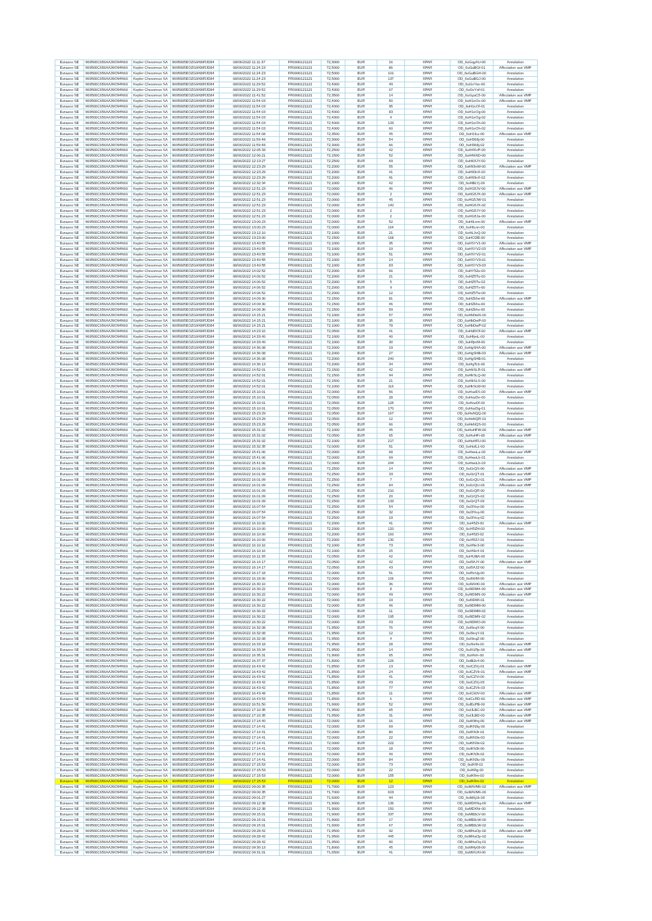| Eurazeo SE | 969500C656AA39O94N60 | Kepler Cheuvreux SA | 9695005EOZG9X8IRJD84 | 08/06/2022 11:11:37 | FR0000121121 | 72,3000 | EUR | 16 | XPAR | OD_6uGqyAU-00 | Annulation |
| Eurazeo SE | 969500C656AA39O94N60 | Kepler Cheuvreux SA | 9695005EOZG9X8IRJD84 | 08/06/2022 11:24:23 | FR0000121121 | 72,5000 | EUR | 86 | XPAR | OD_6uGuBGI-01 | Affectation aux VMP |
| Eurazeo SE | 969500C656AA39O94N60 | Kepler Cheuvreux SA | 9695005EOZG9X8IRJD84 | 08/06/2022 11:24:23 | FR0000121121 | 72,5000 | EUR | 101 | XPAR | OD_6uGuBGH-00 | Annulation |
| Eurazeo SE | 969500C656AA39O94N60 | Kepler Cheuvreux SA | 9695005EOZG9X8IRJD84 | 08/06/2022 11:24:23 | FR0000121121 | 72,5000 | EUR | 137 | XPAR | OD_6uGuBGJ-00 | Annulation |
| Eurazeo SE | 969500C656AA39O94N60 | Kepler Cheuvreux SA | 9695005EOZG9X8IRJD84 | 08/06/2022 11:29:52 | FR0000121121 | 72,4000 | EUR | 49 | XPAR | OD_6uGvYse-00 | Annulation |
| Eurazeo SE | 969500C656AA39O94N60 | Kepler Cheuvreux SA | 9695005EOZG9X8IRJD84 | 08/06/2022 11:29:52 | FR0000121121 | 72,4000 | EUR | 67 | XPAR | OD_6uGvYsf-01 | Annulation |
| Eurazeo SE | 969500C656AA39O94N60 | Kepler Cheuvreux SA | 9695005EOZG9X8IRJD84 | 08/06/2022 11:41:52 | FR0000121121 | 72,3500 | EUR | 14 | XPAR | OD_6uGyaC5-00 | Affectation aux VMP |
| Eurazeo SE | 969500C656AA39O94N60 | Kepler Cheuvreux SA | 9695005EOZG9X8IRJD84 | 08/06/2022 11:54:03 | FR0000121121 | 72,4000 | EUR | 50 | XPAR | OD_6uH1eOe-00 | Affectation aux VMP |
| Eurazeo SE | 969500C656AA39O94N60 | Kepler Cheuvreux SA | 9695005EOZG9X8IRJD84 | 08/06/2022 11:54:03 | FR0000121121 | 72,4000 | EUR | 95 | XPAR | OD_6uH1eOf-01 | Annulation |
| Eurazeo SE | 969500C656AA39O94N60 | Kepler Cheuvreux SA | 9695005EOZG9X8IRJD84 | 08/06/2022 11:54:03 | FR0000121121 | 72,4000 | EUR | 83 | XPAR | OD_6uH1eOg-00 | Annulation |
| Eurazeo SE | 969500C656AA39O94N60 | Kepler Cheuvreux SA | 9695005EOZG9X8IRJD84 | 08/06/2022 11:54:03 | FR0000121121 | 72,4000 | EUR | 4 | XPAR | OD_6uH1eOg-02 | Annulation |
| Eurazeo SE | 969500C656AA39O94N60 | Kepler Cheuvreux SA | 9695005EOZG9X8IRJD84 | 08/06/2022 11:54:03 | FR0000121121 | 72,4000 | EUR | 133 | XPAR | OD_6uH1eOh-00 | Annulation |
| Eurazeo SE | 969500C656AA39O94N60 | Kepler Cheuvreux SA | 9695005EOZG9X8IRJD84 | 08/06/2022 11:54:03 | FR0000121121 | 72,4000 | EUR | 60 | XPAR | OD_6uH1eOh-02 | Annulation |
| Eurazeo SE | 969500C656AA39O94N60 | Kepler Cheuvreux SA | 9695005EOZG9X8IRJD84 | 08/06/2022 11:54:08 | FR0000121121 | 72,3500 | EUR | 45 | XPAR | OD_6uH1fcz-00 | Affectation aux VMP |
| Eurazeo SE | 969500C656AA39O94N60 | Kepler Cheuvreux SA | 9695005EOZG9X8IRJD84 | 08/06/2022 11:59:48 | FR0000121121 | 72,3000 | EUR | 54 | XPAR | OD_6uH368j-00 | Annulation |
| Eurazeo SE | 969500C656AA39O94N60 | Kepler Cheuvreux SA | 9695005EOZG9X8IRJD84 | 08/06/2022 11:59:48 | FR0000121121 | 72,3000 | EUR | 66 | XPAR | OD_6uH368j-02 | Annulation |
| Eurazeo SE | 969500C656AA39O94N60 | Kepler Cheuvreux SA | 9695005EOZG9X8IRJD84 | 08/06/2022 12:05:33 | FR0000121121 | 72,2500 | EUR | 42 | XPAR | OD_6uH4XvP-00 | Annulation |
| Eurazeo SE | 969500C656AA39O94N60 | Kepler Cheuvreux SA | 9695005EOZG9X8IRJD84 | 08/06/2022 12:06:21 | FR0000121121 | 72,1500 | EUR | 52 | XPAR | OD_6uH4kND-00 | Annulation |
| Eurazeo SE | 969500C656AA39O94N60 | Kepler Cheuvreux SA | 9695005EOZG9X8IRJD84 | 08/06/2022 12:13:27 | FR0000121121 | 72,2500 | EUR | 69 | XPAR | OD_6uH6XJY-00 | Annulation |
| Eurazeo SE | 969500C656AA39O94N60 | Kepler Cheuvreux SA | 9695005EOZG9X8IRJD84 | 08/06/2022 12:23:29 | FR0000121121 | 72,2000 | EUR | 55 | XPAR | OD_6uH93nW-00 | Affectation aux VMP |
| Eurazeo SE | 969500C656AA39O94N60 | Kepler Cheuvreux SA | 9695005EOZG9X8IRJD84 | 08/06/2022 12:23:29 | FR0000121121 | 72,2000 | EUR | 41 | XPAR | OD_6uH93nX-00 | Annulation |
| Eurazeo SE | 969500C656AA39O94N60 | Kepler Cheuvreux SA | 9695005EOZG9X8IRJD84 | 08/06/2022 12:23:29 | FR0000121121 | 72,2000 | EUR | 91 | XPAR | OD_6uH93nX-02 | Annulation |
| Eurazeo SE | 969500C656AA39O94N60 | Kepler Cheuvreux SA | 9695005EOZG9X8IRJD84 | 08/06/2022 12:32:34 | FR0000121121 | 72,1000 | EUR | 42 | XPAR | OD_6uHBLYj-00 | Annulation |
| Eurazeo SE | 969500C656AA39O94N60 | Kepler Cheuvreux SA | 9695005EOZG9X8IRJD84 | 08/06/2022 12:51:23 | FR0000121121 | 72,0000 | EUR | 46 | XPAR | OD_6uHG5JV-00 | Affectation aux VMP |
| Eurazeo SE | 969500C656AA39O94N60 | Kepler Cheuvreux SA | 9695005EOZG9X8IRJD84 | 08/06/2022 12:51:23 | FR0000121121 | 72,0000 | EUR | 2 | XPAR | OD_6uHG5JX-00 | Affectation aux VMP |
| Eurazeo SE | 969500C656AA39O94N60 | Kepler Cheuvreux SA | 9695005EOZG9X8IRJD84 | 08/06/2022 12:51:23 | FR0000121121 | 72,0000 | EUR | 45 | XPAR | OD_6uHG5JW-01 | Annulation |
| Eurazeo SE | 969500C656AA39O94N60 | Kepler Cheuvreux SA | 9695005EOZG9X8IRJD84 | 08/06/2022 12:51:23 | FR0000121121 | 72,0000 | EUR | 140 | XPAR | OD_6uHG5JX-02 | Annulation |
| Eurazeo SE | 969500C656AA39O94N60 | Kepler Cheuvreux SA | 9695005EOZG9X8IRJD84 | 08/06/2022 12:51:23 | FR0000121121 | 72,0000 | EUR | 2 | XPAR | OD_6uHG5JY-00 | Annulation |
| Eurazeo SE | 969500C656AA39O94N60 | Kepler Cheuvreux SA | 9695005EOZG9X8IRJD84 | 08/06/2022 12:51:23 | FR0000121121 | 72,0000 | EUR | 2 | XPAR | OD_6uHG5Ja-00 | Annulation |
| Eurazeo SE | 969500C656AA39O94N60 | Kepler Cheuvreux SA | 9695005EOZG9X8IRJD84 | 08/06/2022 13:00:23 | FR0000121121 | 72,0000 | EUR | 52 | XPAR | OD_6uHILnm-00 | Affectation aux VMP |
| Eurazeo SE | 969500C656AA39O94N60 | Kepler Cheuvreux SA | 9695005EOZG9X8IRJD84 | 08/06/2022 13:00:23 | FR0000121121 | 72,0000 | EUR | 164 | XPAR | OD_6uHILnn-00 | Annulation |
| Eurazeo SE | 969500C656AA39O94N60 | Kepler Cheuvreux SA | 9695005EOZG9X8IRJD84 | 08/06/2022 13:12:10 | FR0000121121 | 72,1000 | EUR | 21 | XPAR | OD_6uHLJeQ-00 | Annulation |
| Eurazeo SE | 969500C656AA39O94N60 | Kepler Cheuvreux SA | 9695005EOZG9X8IRJD84 | 08/06/2022 13:23:00 | FR0000121121 | 72,1500 | EUR | 168 | XPAR | OD_6uHO2lE-00 | Annulation |
| Eurazeo SE | 969500C656AA39O94N60 | Kepler Cheuvreux SA | 9695005EOZG9X8IRJD84 | 08/06/2022 13:40:55 | FR0000121121 | 72,1000 | EUR | 35 | XPAR | OD_6uHSYV1-00 | Affectation aux VMP |
| Eurazeo SE | 969500C656AA39O94N60 | Kepler Cheuvreux SA | 9695005EOZG9X8IRJD84 | 08/06/2022 13:40:55 | FR0000121121 | 72,1000 | EUR | 19 | XPAR | OD_6uHSYV2-03 | Affectation aux VMP |
| Eurazeo SE | 969500C656AA39O94N60 | Kepler Cheuvreux SA | 9695005EOZG9X8IRJD84 | 08/06/2022 13:40:55 | FR0000121121 | 72,1000 | EUR | 51 | XPAR | OD_6uHSYV2-01 | Annulation |
| Eurazeo SE | 969500C656AA39O94N60 | Kepler Cheuvreux SA | 9695005EOZG9X8IRJD84 | 08/06/2022 13:40:55 | FR0000121121 | 72,1000 | EUR | 14 | XPAR | OD_6uHSYV3-01 | Annulation |
| Eurazeo SE | 969500C656AA39O94N60 | Kepler Cheuvreux SA | 9695005EOZG9X8IRJD84 | 08/06/2022 13:40:55 | FR0000121121 | 72,1000 | EUR | 83 | XPAR | OD_6uHSYV3-03 | Annulation |
| Eurazeo SE | 969500C656AA39O94N60 | Kepler Cheuvreux SA | 9695005EOZG9X8IRJD84 | 08/06/2022 14:02:52 | FR0000121121 | 72,2000 | EUR | 66 | XPAR | OD_6uHY52o-00 | Annulation |
| Eurazeo SE | 969500C656AA39O94N60 | Kepler Cheuvreux SA | 9695005EOZG9X8IRJD84 | 08/06/2022 14:06:52 | FR0000121121 | 72,2000 | EUR | 21 | XPAR | OD_6uHZ5Tu-00 | Annulation |
| Eurazeo SE | 969500C656AA39O94N60 | Kepler Cheuvreux SA | 9695005EOZG9X8IRJD84 | 08/06/2022 14:06:52 | FR0000121121 | 72,2000 | EUR | 5 | XPAR | OD_6uHZ5Tu-02 | Annulation |
| Eurazeo SE | 969500C656AA39O94N60 | Kepler Cheuvreux SA | 9695005EOZG9X8IRJD84 | 08/06/2022 14:06:52 | FR0000121121 | 72,2000 | EUR | 9 | XPAR | OD_6uHZ5Tv-00 | Annulation |
| Eurazeo SE | 969500C656AA39O94N60 | Kepler Cheuvreux SA | 9695005EOZG9X8IRJD84 | 08/06/2022 14:06:52 | FR0000121121 | 72,2000 | EUR | 12 | XPAR | OD_6uHZ5Tw-00 | Annulation |
| Eurazeo SE | 969500C656AA39O94N60 | Kepler Cheuvreux SA | 9695005EOZG9X8IRJD84 | 08/06/2022 14:09:30 | FR0000121121 | 72,1500 | EUR | 81 | XPAR | OD_6uHZkhs-00 | Affectation aux VMP |
| Eurazeo SE | 969500C656AA39O94N60 | Kepler Cheuvreux SA | 9695005EOZG9X8IRJD84 | 08/06/2022 14:09:30 | FR0000121121 | 72,1500 | EUR | 46 | XPAR | OD_6uHZkhu-00 | Annulation |
| Eurazeo SE | 969500C656AA39O94N60 | Kepler Cheuvreux SA | 9695005EOZG9X8IRJD84 | 08/06/2022 14:09:30 | FR0000121121 | 72,1500 | EUR | 59 | XPAR | OD_6uHZkhv-00 | Annulation |
| Eurazeo SE | 969500C656AA39O94N60 | Kepler Cheuvreux SA | 9695005EOZG9X8IRJD84 | 08/06/2022 14:15:21 | FR0000121121 | 72,1000 | EUR | 57 | XPAR | OD_6uHbDwN-00 | Annulation |
| Eurazeo SE | 969500C656AA39O94N60 | Kepler Cheuvreux SA | 9695005EOZG9X8IRJD84 | 08/06/2022 14:15:21 | FR0000121121 | 72,1000 | EUR | 35 | XPAR | OD_6uHbDwP-00 | Annulation |
| Eurazeo SE | 969500C656AA39O94N60 | Kepler Cheuvreux SA | 9695005EOZG9X8IRJD84 | 08/06/2022 14:15:21 | FR0000121121 | 72,1000 | EUR | 78 | XPAR | OD_6uHbDwP-02 | Annulation |
| Eurazeo SE | 969500C656AA39O94N60 | Kepler Cheuvreux SA | 9695005EOZG9X8IRJD84 | 08/06/2022 14:23:16 | FR0000121121 | 72,0500 | EUR | 41 | XPAR | OD_6uHdDOf-00 | Affectation aux VMP |
| Eurazeo SE | 969500C656AA39O94N60 | Kepler Cheuvreux SA | 9695005EOZG9X8IRJD84 | 08/06/2022 14:33:40 | FR0000121121 | 72,1000 | EUR | 40 | XPAR | OD_6uHfpnL-00 | Annulation |
| Eurazeo SE | 969500C656AA39O94N60 | Kepler Cheuvreux SA | 9695005EOZG9X8IRJD84 | 08/06/2022 14:33:40 | FR0000121121 | 72,1000 | EUR | 30 | XPAR | OD_6uHfpnM-00 | Annulation |
| Eurazeo SE | 969500C656AA39O94N60 | Kepler Cheuvreux SA | 9695005EOZG9X8IRJD84 | 08/06/2022 14:36:08 | FR0000121121 | 72,2000 | EUR | 19 | XPAR | OD_6uHgSHA-00 | Affectation aux VMP |
| Eurazeo SE | 969500C656AA39O94N60 | Kepler Cheuvreux SA | 9695005EOZG9X8IRJD84 | 08/06/2022 14:36:08 | FR0000121121 | 72,2000 | EUR | 27 | XPAR | OD_6uHgSHB-03 | Affectation aux VMP |
| Eurazeo SE | 969500C656AA39O94N60 | Kepler Cheuvreux SA | 9695005EOZG9X8IRJD84 | 08/06/2022 14:36:08 | FR0000121121 | 72,2000 | EUR | 240 | XPAR | OD_6uHgSHB-01 | Annulation |
| Eurazeo SE | 969500C656AA39O94N60 | Kepler Cheuvreux SA | 9695005EOZG9X8IRJD84 | 08/06/2022 14:36:13 | FR0000121121 | 72,2000 | EUR | 34 | XPAR | OD_6uHgTc6-00 | Annulation |
| Eurazeo SE | 969500C656AA39O94N60 | Kepler Cheuvreux SA | 9695005EOZG9X8IRJD84 | 08/06/2022 14:52:01 | FR0000121121 | 72,1500 | EUR | 42 | XPAR | OD_6uHkSLR-01 | Affectation aux VMP |
| Eurazeo SE | 969500C656AA39O94N60 | Kepler Cheuvreux SA | 9695005EOZG9X8IRJD84 | 08/06/2022 14:52:01 | FR0000121121 | 72,1500 | EUR | 94 | XPAR | OD_6uHkSLQ-00 | Annulation |
| Eurazeo SE | 969500C656AA39O94N60 | Kepler Cheuvreux SA | 9695005EOZG9X8IRJD84 | 08/06/2022 14:52:01 | FR0000121121 | 72,1500 | EUR | 21 | XPAR | OD_6uHkSLS-00 | Annulation |
| Eurazeo SE | 969500C656AA39O94N60 | Kepler Cheuvreux SA | 9695005EOZG9X8IRJD84 | 08/06/2022 14:52:01 | FR0000121121 | 72,1000 | EUR | 116 | XPAR | OD_6uHkSLW-00 | Annulation |
| Eurazeo SE | 969500C656AA39O94N60 | Kepler Cheuvreux SA | 9695005EOZG9X8IRJD84 | 08/06/2022 15:10:01 | FR0000121121 | 72,0000 | EUR | 56 | XPAR | OD_6uHozES-00 | Affectation aux VMP |
| Eurazeo SE | 969500C656AA39O94N60 | Kepler Cheuvreux SA | 9695005EOZG9X8IRJD84 | 08/06/2022 15:10:01 | FR0000121121 | 72,0500 | EUR | 28 | XPAR | OD_6uHozDe-00 | Annulation |
| Eurazeo SE | 969500C656AA39O94N60 | Kepler Cheuvreux SA | 9695005EOZG9X8IRJD84 | 08/06/2022 15:10:01 | FR0000121121 | 72,0500 | EUR | 125 | XPAR | OD_6uHozDf-00 | Annulation |
| Eurazeo SE | 969500C656AA39O94N60 | Kepler Cheuvreux SA | 9695005EOZG9X8IRJD84 | 08/06/2022 15:10:01 | FR0000121121 | 72,0500 | EUR | 170 | XPAR | OD_6uHozDg-01 | Annulation |
| Eurazeo SE | 969500C656AA39O94N60 | Kepler Cheuvreux SA | 9695005EOZG9X8IRJD84 | 08/06/2022 15:23:29 | FR0000121121 | 72,0500 | EUR | 167 | XPAR | OD_6uHsNQQ-00 | Annulation |
| Eurazeo SE | 969500C656AA39O94N60 | Kepler Cheuvreux SA | 9695005EOZG9X8IRJD84 | 08/06/2022 15:23:29 | FR0000121121 | 72,0500 | EUR | 12 | XPAR | OD_6uHsNQR-01 | Annulation |
| Eurazeo SE | 969500C656AA39O94N60 | Kepler Cheuvreux SA | 9695005EOZG9X8IRJD84 | 08/06/2022 15:23:29 | FR0000121121 | 72,0500 | EUR | 66 | XPAR | OD_6uHsNQS-00 | Annulation |
| Eurazeo SE | 969500C656AA39O94N60 | Kepler Cheuvreux SA | 9695005EOZG9X8IRJD84 | 08/06/2022 15:31:02 | FR0000121121 | 72,1000 | EUR | 45 | XPAR | OD_6uHuHFW-00 | Affectation aux VMP |
| Eurazeo SE | 969500C656AA39O94N60 | Kepler Cheuvreux SA | 9695005EOZG9X8IRJD84 | 08/06/2022 15:31:02 | FR0000121121 | 72,0500 | EUR | 65 | XPAR | OD_6uHuHFi-00 | Affectation aux VMP |
| Eurazeo SE | 969500C656AA39O94N60 | Kepler Cheuvreux SA | 9695005EOZG9X8IRJD84 | 08/06/2022 15:31:02 | FR0000121121 | 72,1000 | EUR | 217 | XPAR | OD_6uHuHFU-00 | Annulation |
| Eurazeo SE | 969500C656AA39O94N60 | Kepler Cheuvreux SA | 9695005EOZG9X8IRJD84 | 08/06/2022 15:32:35 | FR0000121121 | 72,0000 | EUR | 51 | XPAR | OD_6uHufL1-00 | Annulation |
| Eurazeo SE | 969500C656AA39O94N60 | Kepler Cheuvreux SA | 9695005EOZG9X8IRJD84 | 08/06/2022 15:41:06 | FR0000121121 | 72,0000 | EUR | 68 | XPAR | OD_6uHwoLa-00 | Affectation aux VMP |
| Eurazeo SE | 969500C656AA39O94N60 | Kepler Cheuvreux SA | 9695005EOZG9X8IRJD84 | 08/06/2022 15:41:06 | FR0000121121 | 72,0000 | EUR | 69 | XPAR | OD_6uHwoLb-01 | Annulation |
| Eurazeo SE | 969500C656AA39O94N60 | Kepler Cheuvreux SA | 9695005EOZG9X8IRJD84 | 08/06/2022 15:41:06 | FR0000121121 | 72,0000 | EUR | 244 | XPAR | OD_6uHwoLb-03 | Annulation |
| Eurazeo SE | 969500C656AA39O94N60 | Kepler Cheuvreux SA | 9695005EOZG9X8IRJD84 | 08/06/2022 16:01:09 | FR0000121121 | 72,2500 | EUR | 14 | XPAR | OD_6uI1rQS-00 | Affectation aux VMP |
| Eurazeo SE | 969500C656AA39O94N60 | Kepler Cheuvreux SA | 9695005EOZG9X8IRJD84 | 08/06/2022 16:01:09 | FR0000121121 | 72,2500 | EUR | 33 | XPAR | OD_6uI1rQT-01 | Affectation aux VMP |
| Eurazeo SE | 969500C656AA39O94N60 | Kepler Cheuvreux SA | 9695005EOZG9X8IRJD84 | 08/06/2022 16:01:09 | FR0000121121 | 72,2500 | EUR | 7 | XPAR | OD_6uI1rQU-01 | Affectation aux VMP |
| Eurazeo SE | 969500C656AA39O94N60 | Kepler Cheuvreux SA | 9695005EOZG9X8IRJD84 | 08/06/2022 16:01:09 | FR0000121121 | 72,2500 | EUR | 84 | XPAR | OD_6uI1rQU-03 | Affectation aux VMP |
| Eurazeo SE | 969500C656AA39O94N60 | Kepler Cheuvreux SA | 9695005EOZG9X8IRJD84 | 08/06/2022 16:01:09 | FR0000121121 | 72,2500 | EUR | 210 | XPAR | OD_6uI1rQR-00 | Annulation |
| Eurazeo SE | 969500C656AA39O94N60 | Kepler Cheuvreux SA | 9695005EOZG9X8IRJD84 | 08/06/2022 16:01:09 | FR0000121121 | 72,2500 | EUR | 20 | XPAR | OD_6uI1rQS-02 | Annulation |
| Eurazeo SE | 969500C656AA39O94N60 | Kepler Cheuvreux SA | 9695005EOZG9X8IRJD84 | 08/06/2022 16:01:09 | FR0000121121 | 72,2500 | EUR | 133 | XPAR | OD_6uI1rQT-03 | Annulation |
| Eurazeo SE | 969500C656AA39O94N60 | Kepler Cheuvreux SA | 9695005EOZG9X8IRJD84 | 08/06/2022 16:07:54 | FR0000121121 | 72,2500 | EUR | 54 | XPAR | OD_6uI3Yep-00 | Annulation |
| Eurazeo SE | 969500C656AA39O94N60 | Kepler Cheuvreux SA | 9695005EOZG9X8IRJD84 | 08/06/2022 16:07:54 | FR0000121121 | 72,2500 | EUR | 32 | XPAR | OD_6uI3Yeq-00 | Annulation |
| Eurazeo SE | 969500C656AA39O94N60 | Kepler Cheuvreux SA | 9695005EOZG9X8IRJD84 | 08/06/2022 16:07:54 | FR0000121121 | 72,2500 | EUR | 19 | XPAR | OD_6uI3Yeq-02 | Annulation |
| Eurazeo SE | 969500C656AA39O94N60 | Kepler Cheuvreux SA | 9695005EOZG9X8IRJD84 | 08/06/2022 16:10:00 | FR0000121121 | 72,2000 | EUR | 41 | XPAR | OD_6uI45ZI-00 | Affectation aux VMP |
| Eurazeo SE | 969500C656AA39O94N60 | Kepler Cheuvreux SA | 9695005EOZG9X8IRJD84 | 08/06/2022 16:10:00 | FR0000121121 | 72,2000 | EUR | 120 | XPAR | OD_6uI45ZH-00 | Annulation |
| Eurazeo SE | 969500C656AA39O94N60 | Kepler Cheuvreux SA | 9695005EOZG9X8IRJD84 | 08/06/2022 16:10:00 | FR0000121121 | 72,2000 | EUR | 160 | XPAR | OD_6uI45ZI-02 | Annulation |
| Eurazeo SE | 969500C656AA39O94N60 | Kepler Cheuvreux SA | 9695005EOZG9X8IRJD84 | 08/06/2022 16:10:00 | FR0000121121 | 72,2000 | EUR | 130 | XPAR | OD_6uI45ZJ-01 | Annulation |
| Eurazeo SE | 969500C656AA39O94N60 | Kepler Cheuvreux SA | 9695005EOZG9X8IRJD84 | 08/06/2022 16:10:16 | FR0000121121 | 72,1000 | EUR | 73 | XPAR | OD_6uI49e3-00 | Annulation |
| Eurazeo SE | 969500C656AA39O94N60 | Kepler Cheuvreux SA | 9695005EOZG9X8IRJD84 | 08/06/2022 16:10:16 | FR0000121121 | 72,1000 | EUR | 15 | XPAR | OD_6uI49e4-01 | Annulation |
| Eurazeo SE | 969500C656AA39O94N60 | Kepler Cheuvreux SA | 9695005EOZG9X8IRJD84 | 08/06/2022 16:11:35 | FR0000121121 | 72,0500 | EUR | 42 | XPAR | OD_6uI4UBA-00 | Annulation |
| Eurazeo SE | 969500C656AA39O94N60 | Kepler Cheuvreux SA | 9695005EOZG9X8IRJD84 | 08/06/2022 16:14:17 | FR0000121121 | 72,0500 | EUR | 42 | XPAR | OD_6uI5AJY-00 | Affectation aux VMP |
| Eurazeo SE | 969500C656AA39O94N60 | Kepler Cheuvreux SA | 9695005EOZG9X8IRJD84 | 08/06/2022 16:14:17 | FR0000121121 | 72,0500 | EUR | 43 | XPAR | OD_6uI5AJZ-00 | Annulation |
| Eurazeo SE | 969500C656AA39O94N60 | Kepler Cheuvreux SA | 9695005EOZG9X8IRJD84 | 08/06/2022 16:17:18 | FR0000121121 | 72,0000 | EUR | 51 | XPAR | OD_6uI5vUg-00 | Annulation |
| Eurazeo SE | 969500C656AA39O94N60 | Kepler Cheuvreux SA | 9695005EOZG9X8IRJD84 | 08/06/2022 16:18:00 | FR0000121121 | 72,0000 | EUR | 106 | XPAR | OD_6uI66IM-00 | Annulation |
| Eurazeo SE | 969500C656AA39O94N60 | Kepler Cheuvreux SA | 9695005EOZG9X8IRJD84 | 08/06/2022 16:30:10 | FR0000121121 | 72,0000 | EUR | 36 | XPAR | OD_6uI9AH0-00 | Affectation aux VMP |
| Eurazeo SE | 969500C656AA39O94N60 | Kepler Cheuvreux SA | 9695005EOZG9X8IRJD84 | 08/06/2022 16:30:22 | FR0000121121 | 72,0000 | EUR | 8 | XPAR | OD_6uI9DMH-00 | Affectation aux VMP |
| Eurazeo SE | 969500C656AA39O94N60 | Kepler Cheuvreux SA | 9695005EOZG9X8IRJD84 | 08/06/2022 16:30:22 | FR0000121121 | 72,0000 | EUR | 49 | XPAR | OD_6uI9DMN-00 | Affectation aux VMP |
| Eurazeo SE | 969500C656AA39O94N60 | Kepler Cheuvreux SA | 9695005EOZG9X8IRJD84 | 08/06/2022 16:30:22 | FR0000121121 | 72,0000 | EUR | 19 | XPAR | OD_6uI9DMI-01 | Annulation |
| Eurazeo SE | 969500C656AA39O94N60 | Kepler Cheuvreux SA | 9695005EOZG9X8IRJD84 | 08/06/2022 16:30:22 | FR0000121121 | 72,0000 | EUR | 46 | XPAR | OD_6uI9DMM-00 | Annulation |
| Eurazeo SE | 969500C656AA39O94N60 | Kepler Cheuvreux SA | 9695005EOZG9X8IRJD84 | 08/06/2022 16:30:22 | FR0000121121 | 72,0000 | EUR | 11 | XPAR | OD_6uI9DMM-02 | Annulation |
| Eurazeo SE | 969500C656AA39O94N60 | Kepler Cheuvreux SA | 9695005EOZG9X8IRJD84 | 08/06/2022 16:30:22 | FR0000121121 | 72,0000 | EUR | 195 | XPAR | OD_6uI9DMN-02 | Annulation |
| Eurazeo SE | 969500C656AA39O94N60 | Kepler Cheuvreux SA | 9695005EOZG9X8IRJD84 | 08/06/2022 16:30:22 | FR0000121121 | 72,0000 | EUR | 43 | XPAR | OD_6uI9DMO-00 | Annulation |
| Eurazeo SE | 969500C656AA39O94N60 | Kepler Cheuvreux SA | 9695005EOZG9X8IRJD84 | 08/06/2022 16:32:08 | FR0000121121 | 71,9500 | EUR | 76 | XPAR | OD_6uI9eqX-00 | Annulation |
| Eurazeo SE | 969500C656AA39O94N60 | Kepler Cheuvreux SA | 9695005EOZG9X8IRJD84 | 08/06/2022 16:32:08 | FR0000121121 | 71,9500 | EUR | 12 | XPAR | OD_6uI9eqY-01 | Annulation |
| Eurazeo SE | 969500C656AA39O94N60 | Kepler Cheuvreux SA | 9695005EOZG9X8IRJD84 | 08/06/2022 16:32:08 | FR0000121121 | 71,9500 | EUR | 4 | XPAR | OD_6uI9eqZ-00 | Annulation |
| Eurazeo SE | 969500C656AA39O94N60 | Kepler Cheuvreux SA | 9695005EOZG9X8IRJD84 | 08/06/2022 16:33:18 | FR0000121121 | 71,9500 | EUR | 28 | XPAR | OD_6uI9x4s-00 | Affectation aux VMP |
| Eurazeo SE | 969500C656AA39O94N60 | Kepler Cheuvreux SA | 9695005EOZG9X8IRJD84 | 08/06/2022 16:33:34 | FR0000121121 | 71,9500 | EUR | 14 | XPAR | OD_6uIA1Rp-00 | Affectation aux VMP |
| Eurazeo SE | 969500C656AA39O94N60 | Kepler Cheuvreux SA | 9695005EOZG9X8IRJD84 | 08/06/2022 16:35:31 | FR0000121121 | 71,9000 | EUR | 65 | XPAR | OD_6uIAVrr-00 | Annulation |
| Eurazeo SE | 969500C656AA39O94N60 | Kepler Cheuvreux SA | 9695005EOZG9X8IRJD84 | 08/06/2022 16:37:37 | FR0000121121 | 71,8000 | EUR | 126 | XPAR | OD_6uIB2e4-00 | Annulation |
| Eurazeo SE | 969500C656AA39O94N60 | Kepler Cheuvreux SA | 9695005EOZG9X8IRJD84 | 08/06/2022 16:43:42 | FR0000121121 | 71,8500 | EUR | 13 | XPAR | OD_6uICZVj-01 | Affectation aux VMP |
| Eurazeo SE | 969500C656AA39O94N60 | Kepler Cheuvreux SA | 9695005EOZG9X8IRJD84 | 08/06/2022 16:43:42 | FR0000121121 | 71,8500 | EUR | 24 | XPAR | OD_6uICZVk-01 | Affectation aux VMP |
| Eurazeo SE | 969500C656AA39O94N60 | Kepler Cheuvreux SA | 9695005EOZG9X8IRJD84 | 08/06/2022 16:43:42 | FR0000121121 | 71,8500 | EUR | 41 | XPAR | OD_6uICZVi-00 | Annulation |
| Eurazeo SE | 969500C656AA39O94N60 | Kepler Cheuvreux SA | 9695005EOZG9X8IRJD84 | 08/06/2022 16:43:42 | FR0000121121 | 71,8500 | EUR | 43 | XPAR | OD_6uICZVj-03 | Annulation |
| Eurazeo SE | 969500C656AA39O94N60 | Kepler Cheuvreux SA | 9695005EOZG9X8IRJD84 | 08/06/2022 16:43:42 | FR0000121121 | 71,8500 | EUR | 77 | XPAR | OD_6uICZVk-03 | Annulation |
| Eurazeo SE | 969500C656AA39O94N60 | Kepler Cheuvreux SA | 9695005EOZG9X8IRJD84 | 08/06/2022 16:43:48 | FR0000121121 | 71,8500 | EUR | 11 | XPAR | OD_6uICb0V-00 | Affectation aux VMP |
| Eurazeo SE | 969500C656AA39O94N60 | Kepler Cheuvreux SA | 9695005EOZG9X8IRJD84 | 08/06/2022 16:43:53 | FR0000121121 | 71,8500 | EUR | 6 | XPAR | OD_6uICcRD-00 | Affectation aux VMP |
| Eurazeo SE | 969500C656AA39O94N60 | Kepler Cheuvreux SA | 9695005EOZG9X8IRJD84 | 08/06/2022 16:51:50 | FR0000121121 | 71,9000 | EUR | 52 | XPAR | OD_6uIEcPB-00 | Affectation aux VMP |
| Eurazeo SE | 969500C656AA39O94N60 | Kepler Cheuvreux SA | 9695005EOZG9X8IRJD84 | 08/06/2022 17:10:35 | FR0000121121 | 71,9500 | EUR | 65 | XPAR | OD_6uIJLBC-00 | Affectation aux VMP |
| Eurazeo SE | 969500C656AA39O94N60 | Kepler Cheuvreux SA | 9695005EOZG9X8IRJD84 | 08/06/2022 17:10:35 | FR0000121121 | 71,9500 | EUR | 31 | XPAR | OD_6uIJLBD-00 | Affectation aux VMP |
| Eurazeo SE | 969500C656AA39O94N60 | Kepler Cheuvreux SA | 9695005EOZG9X8IRJD84 | 08/06/2022 17:14:40 | FR0000121121 | 72,0000 | EUR | 16 | XPAR | OD_6uIKMnj-00 | Affectation aux VMP |
| Eurazeo SE | 969500C656AA39O94N60 | Kepler Cheuvreux SA | 9695005EOZG9X8IRJD84 | 08/06/2022 17:14:41 | FR0000121121 | 72,0000 | EUR | 69 | XPAR | OD_6uIKN3q-00 | Annulation |
| Eurazeo SE | 969500C656AA39O94N60 | Kepler Cheuvreux SA | 9695005EOZG9X8IRJD84 | 08/06/2022 17:14:41 | FR0000121121 | 72,0000 | EUR | 80 | XPAR | OD_6uIKN3r-01 | Annulation |
| Eurazeo SE | 969500C656AA39O94N60 | Kepler Cheuvreux SA | 9695005EOZG9X8IRJD84 | 08/06/2022 17:14:41 | FR0000121121 | 72,0000 | EUR | 22 | XPAR | OD_6uIKN3s-00 | Annulation |
| Eurazeo SE | 969500C656AA39O94N60 | Kepler Cheuvreux SA | 9695005EOZG9X8IRJD84 | 08/06/2022 17:14:41 | FR0000121121 | 72,0000 | EUR | 222 | XPAR | OD_6uIKN3s-02 | Annulation |
| Eurazeo SE | 969500C656AA39O94N60 | Kepler Cheuvreux SA | 9695005EOZG9X8IRJD84 | 08/06/2022 17:14:41 | FR0000121121 | 72,0000 | EUR | 18 | XPAR | OD_6uIKN3t-00 | Annulation |
| Eurazeo SE | 969500C656AA39O94N60 | Kepler Cheuvreux SA | 9695005EOZG9X8IRJD84 | 08/06/2022 17:14:41 | FR0000121121 | 72,0000 | EUR | 40 | XPAR | OD_6uIKN3t-02 | Annulation |
| Eurazeo SE | 969500C656AA39O94N60 | Kepler Cheuvreux SA | 9695005EOZG9X8IRJD84 | 08/06/2022 17:14:41 | FR0000121121 | 72,0000 | EUR | 84 | XPAR | OD_6uIKN3u-00 | Annulation |
| Eurazeo SE | 969500C656AA39O94N60 | Kepler Cheuvreux SA | 9695005EOZG9X8IRJD84 | 08/06/2022 17:15:53 | FR0000121121 | 72,0000 | EUR | 73 | XPAR | OD_6uIKfIf-01 | Annulation |
| Eurazeo SE | 969500C656AA39O94N60 | Kepler Cheuvreux SA | 9695005EOZG9X8IRJD84 | 08/06/2022 17:15:53 | FR0000121121 | 72,0000 | EUR | 22 | XPAR | OD_6uIKfIg-00 | Annulation |
| Eurazeo SE | 969500C656AA39O94N60 | Kepler Cheuvreux SA | 9695005EOZG9X8IRJD84 | 08/06/2022 17:15:53 | FR0000121121 | 72,0000 | EUR | 155 | XPAR | OD_6uIKfIm-00 | Annulation |
| Eurazeo SE | 969500C656AA39O94N60 | Kepler Cheuvreux SA | 9695005EOZG9X8IRJD84 | 08/06/2022 17:15:53 | FR0000121121 | 72,0000 | EUR | 12 | XPAR | OD_6uIKfIm-02 | Annulation |
| Eurazeo SE | 969500C656AA39O94N60 | Kepler Cheuvreux SA | 9695005EOZG9X8IRJD84 | 09/06/2022 09:00:35 | FR0000121121 | 71,7000 | EUR | 123 | XPAR | OD_6uMAVM6-02 | Affectation aux VMP |
| Eurazeo SE | 969500C656AA39O94N60 | Kepler Cheuvreux SA | 9695005EOZG9X8IRJD84 | 09/06/2022 09:00:35 | FR0000121121 | 71,7000 | EUR | 603 | XPAR | OD_6uMAVM6-00 | Annulation |
| Eurazeo SE | 969500C656AA39O94N60 | Kepler Cheuvreux SA | 9695005EOZG9X8IRJD84 | 09/06/2022 09:01:27 | FR0000121121 | 71,6000 | EUR | 94 | XPAR | OD_6uMAj1k-00 | Annulation |
| Eurazeo SE | 969500C656AA39O94N60 | Kepler Cheuvreux SA | 9695005EOZG9X8IRJD84 | 09/06/2022 09:12:38 | FR0000121121 | 71,9000 | EUR | 136 | XPAR | OD_6uMDXNq-00 | Affectation aux VMP |
| Eurazeo SE | 969500C656AA39O94N60 | Kepler Cheuvreux SA | 9695005EOZG9X8IRJD84 | 09/06/2022 09:12:38 | FR0000121121 | 71,9000 | EUR | 150 | XPAR | OD_6uMDXNr-00 | Annulation |
| Eurazeo SE | 969500C656AA39O94N60 | Kepler Cheuvreux SA | 9695005EOZG9X8IRJD84 | 09/06/2022 09:15:01 | FR0000121121 | 71,9000 | EUR | 337 | XPAR | OD_6uME8cV-00 | Annulation |
| Eurazeo SE | 969500C656AA39O94N60 | Kepler Cheuvreux SA | 9695005EOZG9X8IRJD84 | 09/06/2022 09:15:01 | FR0000121121 | 71,9000 | EUR | 17 | XPAR | OD_6uME8cW-00 | Annulation |
| Eurazeo SE | 969500C656AA39O94N60 | Kepler Cheuvreux SA | 9695005EOZG9X8IRJD84 | 09/06/2022 09:15:01 | FR0000121121 | 71,9000 | EUR | 67 | XPAR | OD_6uME8cW-02 | Annulation |
| Eurazeo SE | 969500C656AA39O94N60 | Kepler Cheuvreux SA | 9695005EOZG9X8IRJD84 | 09/06/2022 09:28:42 | FR0000121121 | 71,9500 | EUR | 92 | XPAR | OD_6uMHaOp-00 | Affectation aux VMP |
| Eurazeo SE | 969500C656AA39O94N60 | Kepler Cheuvreux SA | 9695005EOZG9X8IRJD84 | 09/06/2022 09:28:42 | FR0000121121 | 71,9500 | EUR | 445 | XPAR | OD_6uMHaOp-02 | Annulation |
| Eurazeo SE | 969500C656AA39O94N60 | Kepler Cheuvreux SA | 9695005EOZG9X8IRJD84 | 09/06/2022 09:28:42 | FR0000121121 | 71,9500 | EUR | 90 | XPAR | OD_6uMHaOq-01 | Annulation |
| Eurazeo SE | 969500C656AA39O94N60 | Kepler Cheuvreux SA | 9695005EOZG9X8IRJD84 | 09/06/2022 09:30:13 | FR0000121121 | 71,8000 | EUR | 45 | XPAR | OD_6uMHy08-00 | Annulation |
| Eurazeo SE | 969500C656AA39O94N60 | Kepler Cheuvreux SA | 9695005EOZG9X8IRJD84 | 09/06/2022 09:31:01 | FR0000121121 | 71,6500 | EUR | 41 | XPAR | OD_6uMIAUN-00 | Annulation |